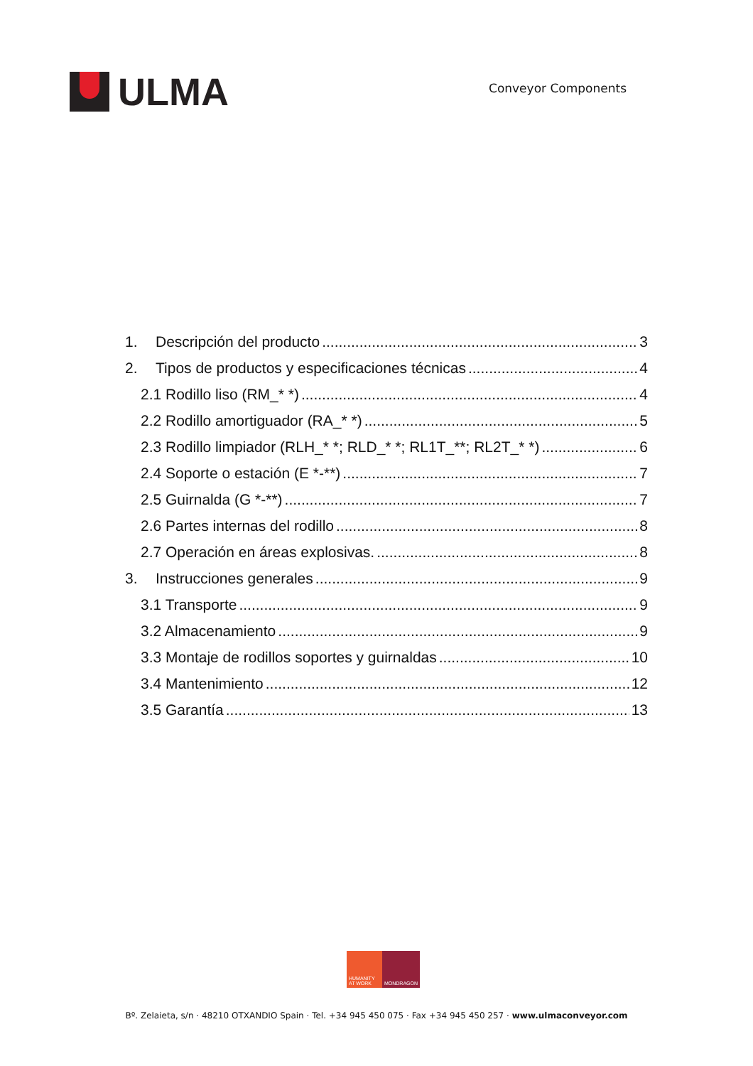ULMA
Conveyor Components
1. Descripción del producto 3
2. Tipos de productos y especificaciones técnicas 4
2.1 Rodillo liso (RM_* *) 4
2.2 Rodillo amortiguador (RA_* *) 5
2.3 Rodillo limpiador (RLH_* *; RLD_* *; RL1T_**; RL2T_* *) 6
2.4 Soporte o estación (E *-**) 7
2.5 Guirnalda (G *-**) 7
2.6 Partes internas del rodillo 8
2.7 Operación en áreas explosivas. 8
3. Instrucciones generales 9
3.1 Transporte 9
3.2 Almacenamiento 9
3.3 Montaje de rodillos soportes y guirnaldas 10
3.4 Mantenimiento 12
3.5 Garantía 13
HUMANITY
AT WORK
MONDRAGON
Bº. Zelaieta, s/n · 48210 OTXANDIO Spain · Tel. +34 945 450 075 · Fax +34 945 450 257 · www.ulmaconveyor.com